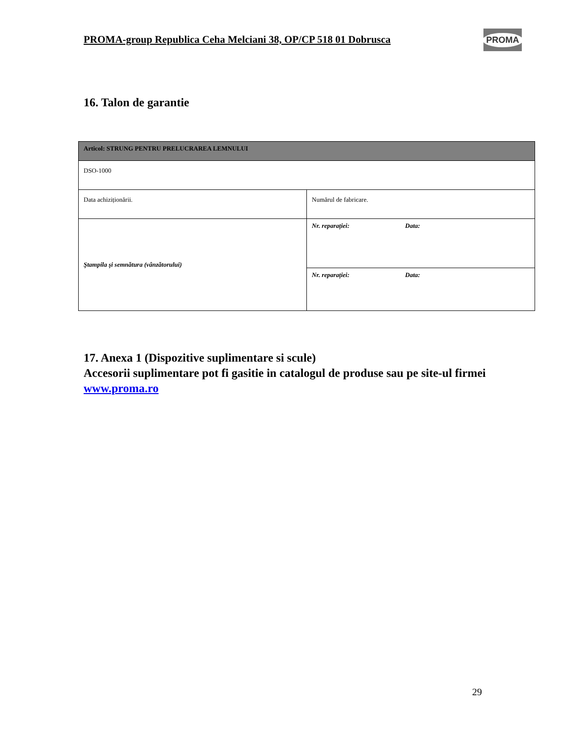PROMA-group Republica Ceha Melciani 38, OP/CP 518 01 Dobrusca
PROMA
16. Talon de garantie
| Articol: STRUNG PENTRU PRELUCRAREA LEMNULUI | |
| DSO-1000 | |
| Data achiziționării. | Numărul de fabricare. |
| Ştampila şi semnătura (vânzătorului) | Nr. reparației: Data: |
| | Nr. reparației: Data: |
17. Anexa 1 (Dispozitive suplimentare si scule)
Accesorii suplimentare pot fi gasitie in catalogul de produse sau pe site-ul firmei www.proma.ro
29